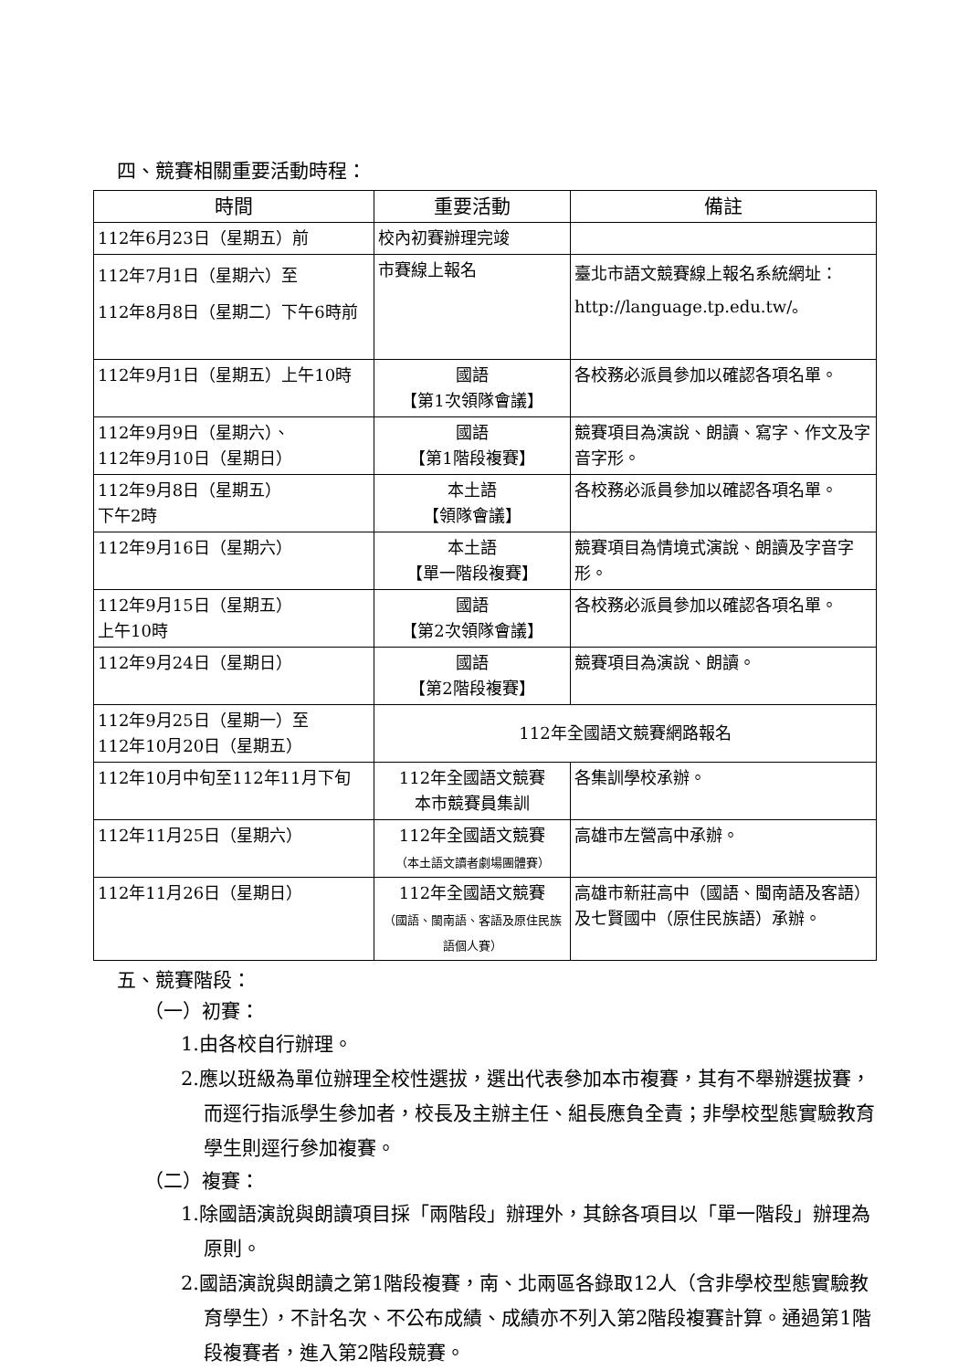四、競賽相關重要活動時程：
| 時間 | 重要活動 | 備註 |
| --- | --- | --- |
| 112年6月23日（星期五）前 | 校內初賽辦理完竣 | |
| 112年7月1日（星期六）至 112年8月8日（星期二）下午6時前 | 市賽線上報名 | 臺北市語文競賽線上報名系統網址： http://language.tp.edu.tw/。 |
| 112年9月1日（星期五）上午10時 | 國語 【第1次領隊會議】 | 各校務必派員參加以確認各項名單。 |
| 112年9月9日（星期六）、 112年9月10日（星期日） | 國語 【第1階段複賽】 | 競賽項目為演說、朗讀、寫字、作文及字音字形。 |
| 112年9月8日（星期五） 下午2時 | 本土語 【領隊會議】 | 各校務必派員參加以確認各項名單。 |
| 112年9月16日（星期六） | 本土語 【單一階段複賽】 | 競賽項目為情境式演說、朗讀及字音字形。 |
| 112年9月15日（星期五） 上午10時 | 國語 【第2次領隊會議】 | 各校務必派員參加以確認各項名單。 |
| 112年9月24日（星期日） | 國語 【第2階段複賽】 | 競賽項目為演說、朗讀。 |
| 112年9月25日（星期一）至 112年10月20日（星期五） | 112年全國語文競賽網路報名 | |
| 112年10月中旬至112年11月下旬 | 112年全國語文競賽 本市競賽員集訓 | 各集訓學校承辦。 |
| 112年11月25日（星期六） | 112年全國語文競賽 （本土語文讀者劇場團體賽） | 高雄市左營高中承辦。 |
| 112年11月26日（星期日） | 112年全國語文競賽 （國語、閩南語、客語及原住民族語個人賽） | 高雄市新莊高中（國語、閩南語及客語）及七賢國中（原住民族語）承辦。 |
五、競賽階段：
（一）初賽：
1.由各校自行辦理。
2.應以班級為單位辦理全校性選拔，選出代表參加本市複賽，其有不舉辦選拔賽，而逕行指派學生參加者，校長及主辦主任、組長應負全責；非學校型態實驗教育學生則逕行參加複賽。
（二）複賽：
1.除國語演說與朗讀項目採「兩階段」辦理外，其餘各項目以「單一階段」辦理為原則。
2.國語演說與朗讀之第1階段複賽，南、北兩區各錄取12人（含非學校型態實驗教育學生），不計名次、不公布成績、成績亦不列入第2階段複賽計算。通過第1階段複賽者，進入第2階段競賽。